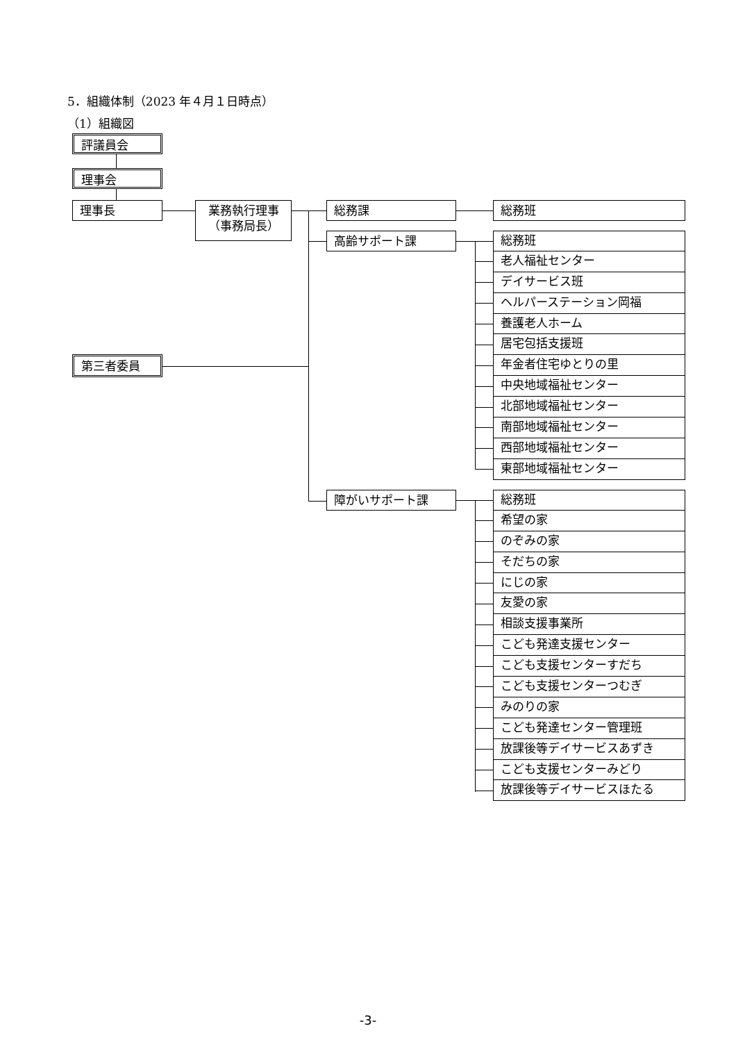5．組織体制（2023 年４月１日時点）
（1）組織図
評議員会
理事会
理事長
業務執行理事
（事務局長）
総務課 総務班
第三者委員
高齢サポート課
総務班
老人福祉センター
デイサービス班
ヘルパーステーション岡福
養護老人ホーム
居宅包括支援班
年金者住宅ゆとりの里
中央地域福祉センター
北部地域福祉センター
南部地域福祉センター
西部地域福祉センター
東部地域福祉センター
障がいサポート課
総務班
希望の家
のぞみの家
そだちの家
にじの家
友愛の家
相談支援事業所
こども発達支援センター
こども支援センターすだち
こども支援センターつむぎ
みのりの家
こども発達センター管理班
放課後等デイサービスあずき
こども支援センターみどり
放課後等デイサービスほたる
-3-